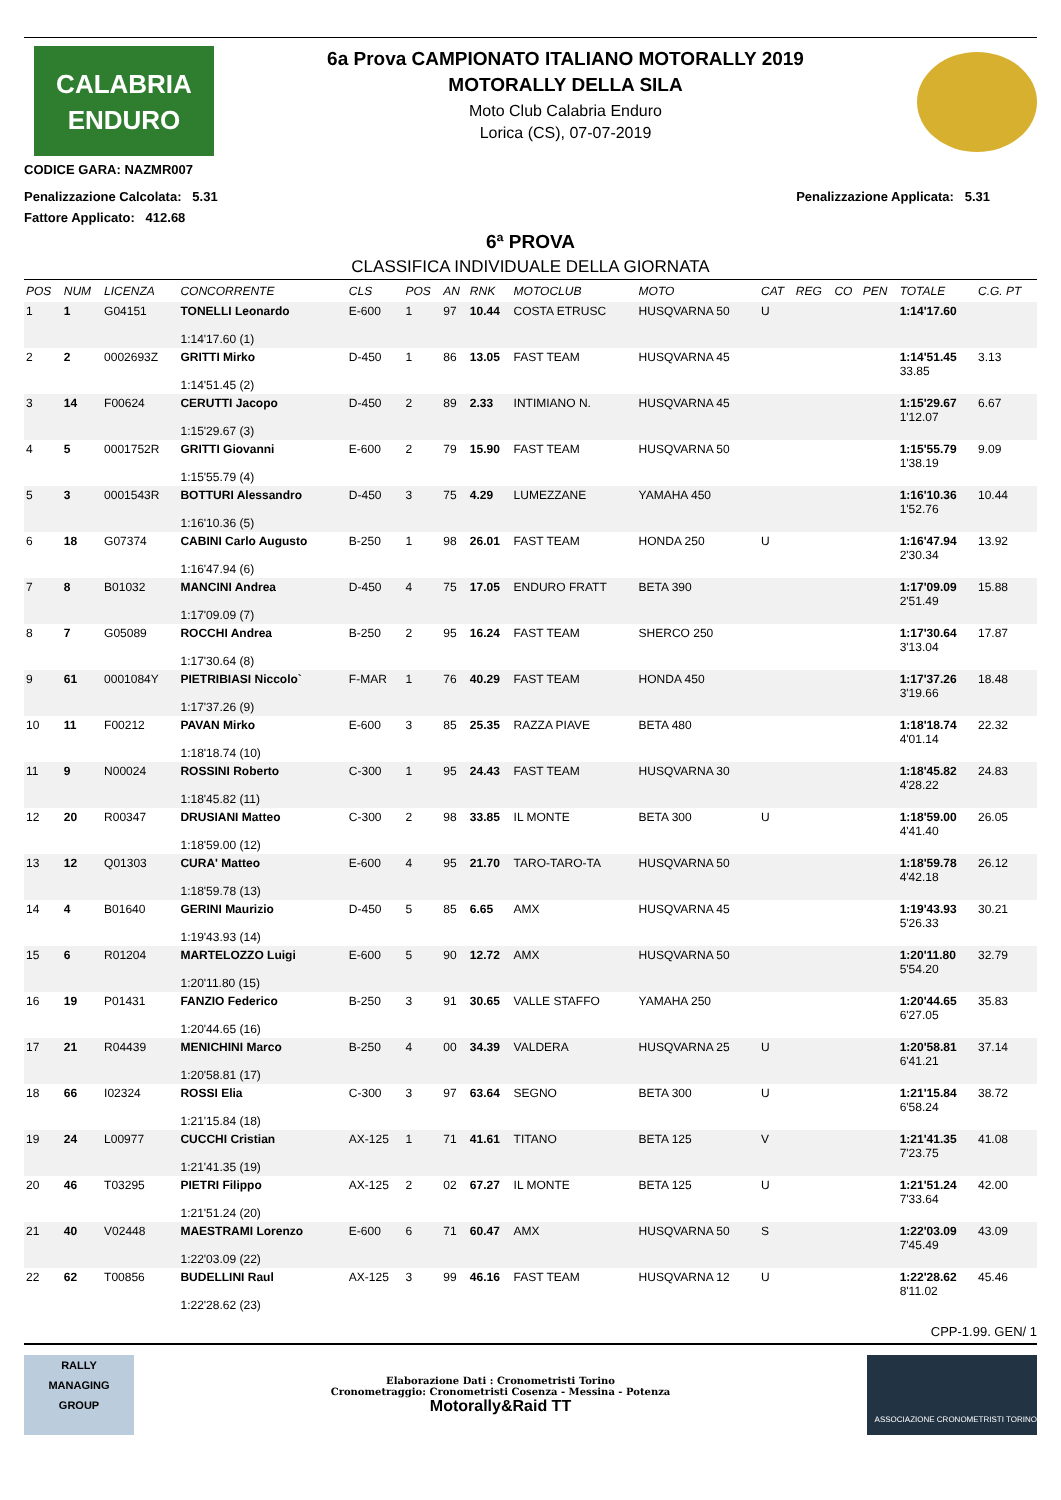CALABRIA
ENDURO
CODICE GARA: NAZMR007
6a Prova CAMPIONATO ITALIANO MOTORALLY 2019
MOTORALLY DELLA SILA
Moto Club Calabria Enduro
Lorica (CS), 07-07-2019
Penalizzazione Calcolata: 5.31 Penalizzazione Applicata: 5.31
Fattore Applicato: 412.68
6ª PROVA
CLASSIFICA INDIVIDUALE DELLA GIORNATA
| POS | NUM | LICENZA | CONCORRENTE | CLS | POS | AN | RNK | MOTOCLUB | MOTO | CAT | REG | CO | PEN | TOTALE | C.G. PT |
| --- | --- | --- | --- | --- | --- | --- | --- | --- | --- | --- | --- | --- | --- | --- | --- |
| 1 | 1 | G04151 | TONELLI Leonardo 1:14'17.60 (1) | E-600 | 1 | 97 | 10.44 | COSTA ETRUSC | HUSQVARNA 50 | U | | | | 1:14'17.60 | |
| 2 | 2 | 0002693Z | GRITTI Mirko 1:14'51.45 (2) | D-450 | 1 | 86 | 13.05 | FAST TEAM | HUSQVARNA 45 | | | | | 1:14'51.45 33.85 | 3.13 |
| 3 | 14 | F00624 | CERUTTI Jacopo 1:15'29.67 (3) | D-450 | 2 | 89 | 2.33 | INTIMIANO N. | HUSQVARNA 45 | | | | | 1:15'29.67 1'12.07 | 6.67 |
| 4 | 5 | 0001752R | GRITTI Giovanni 1:15'55.79 (4) | E-600 | 2 | 79 | 15.90 | FAST TEAM | HUSQVARNA 50 | | | | | 1:15'55.79 1'38.19 | 9.09 |
| 5 | 3 | 0001543R | BOTTURI Alessandro 1:16'10.36 (5) | D-450 | 3 | 75 | 4.29 | LUMEZZANE | YAMAHA 450 | | | | | 1:16'10.36 1'52.76 | 10.44 |
| 6 | 18 | G07374 | CABINI Carlo Augusto 1:16'47.94 (6) | B-250 | 1 | 98 | 26.01 | FAST TEAM | HONDA 250 | U | | | | 1:16'47.94 2'30.34 | 13.92 |
| 7 | 8 | B01032 | MANCINI Andrea 1:17'09.09 (7) | D-450 | 4 | 75 | 17.05 | ENDURO FRATT | BETA 390 | | | | | 1:17'09.09 2'51.49 | 15.88 |
| 8 | 7 | G05089 | ROCCHI Andrea 1:17'30.64 (8) | B-250 | 2 | 95 | 16.24 | FAST TEAM | SHERCO 250 | | | | | 1:17'30.64 3'13.04 | 17.87 |
| 9 | 61 | 0001084Y | PIETRIBIASI Niccolo` 1:17'37.26 (9) | F-MAR | 1 | 76 | 40.29 | FAST TEAM | HONDA 450 | | | | | 1:17'37.26 3'19.66 | 18.48 |
| 10 | 11 | F00212 | PAVAN Mirko 1:18'18.74 (10) | E-600 | 3 | 85 | 25.35 | RAZZA PIAVE | BETA 480 | | | | | 1:18'18.74 4'01.14 | 22.32 |
| 11 | 9 | N00024 | ROSSINI Roberto 1:18'45.82 (11) | C-300 | 1 | 95 | 24.43 | FAST TEAM | HUSQVARNA 30 | | | | | 1:18'45.82 4'28.22 | 24.83 |
| 12 | 20 | R00347 | DRUSIANI Matteo 1:18'59.00 (12) | C-300 | 2 | 98 | 33.85 | IL MONTE | BETA 300 | U | | | | 1:18'59.00 4'41.40 | 26.05 |
| 13 | 12 | Q01303 | CURA' Matteo 1:18'59.78 (13) | E-600 | 4 | 95 | 21.70 | TARO-TARO-TA | HUSQVARNA 50 | | | | | 1:18'59.78 4'42.18 | 26.12 |
| 14 | 4 | B01640 | GERINI Maurizio 1:19'43.93 (14) | D-450 | 5 | 85 | 6.65 | AMX | HUSQVARNA 45 | | | | | 1:19'43.93 5'26.33 | 30.21 |
| 15 | 6 | R01204 | MARTELOZZO Luigi 1:20'11.80 (15) | E-600 | 5 | 90 | 12.72 | AMX | HUSQVARNA 50 | | | | | 1:20'11.80 5'54.20 | 32.79 |
| 16 | 19 | P01431 | FANZIO Federico 1:20'44.65 (16) | B-250 | 3 | 91 | 30.65 | VALLE STAFFO | YAMAHA 250 | | | | | 1:20'44.65 6'27.05 | 35.83 |
| 17 | 21 | R04439 | MENICHINI Marco 1:20'58.81 (17) | B-250 | 4 | 00 | 34.39 | VALDERA | HUSQVARNA 25 | U | | | | 1:20'58.81 6'41.21 | 37.14 |
| 18 | 66 | I02324 | ROSSI Elia 1:21'15.84 (18) | C-300 | 3 | 97 | 63.64 | SEGNO | BETA 300 | U | | | | 1:21'15.84 6'58.24 | 38.72 |
| 19 | 24 | L00977 | CUCCHI Cristian 1:21'41.35 (19) | AX-125 | 1 | 71 | 41.61 | TITANO | BETA 125 | V | | | | 1:21'41.35 7'23.75 | 41.08 |
| 20 | 46 | T03295 | PIETRI Filippo 1:21'51.24 (20) | AX-125 | 2 | 02 | 67.27 | IL MONTE | BETA 125 | U | | | | 1:21'51.24 7'33.64 | 42.00 |
| 21 | 40 | V02448 | MAESTRAMI Lorenzo 1:22'03.09 (22) | E-600 | 6 | 71 | 60.47 | AMX | HUSQVARNA 50 | S | | | | 1:22'03.09 7'45.49 | 43.09 |
| 22 | 62 | T00856 | BUDELLINI Raul 1:22'28.62 (23) | AX-125 | 3 | 99 | 46.16 | FAST TEAM | HUSQVARNA 12 | U | | | | 1:22'28.62 8'11.02 | 45.46 |
CPP-1.99. GEN/ 1
RALLY
MANAGING
GROUP
Elaborazione Dati : Cronometristi Torino
Cronometraggio: Cronometristi Cosenza - Messina - Potenza
Motorally&Raid TT
ASSOCIAZIONE CRONOMETRISTI TORINO